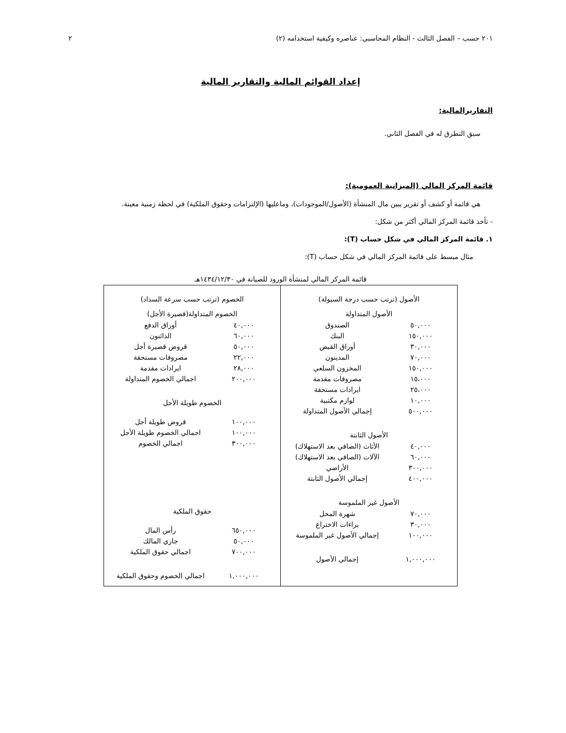٢٠١ حسب – الفصل الثالث - النظام المحاسبي: عناصره وكيفية استخدامه (٢) ٢
إعداد القوائم المالية والتقارير المالية
التقاريرالمالية:
سبق التطرق له في الفصل الثاني.
قائمة المركز المالي (الميزانية العمومية):
هي قائمة أو كشف أو تقرير يبين مال المنشأة (الأصول/الموجودات)، وماعليها (الإلتزامات وحقوق الملكية) في لحظة زمنية معينة.
- تأخذ قائمة المركز المالي أكثر من شكل:
١. قائمة المركز المالي في شكل حساب (T):
مثال مبسط على قائمة المركز المالي في شكل حساب (T):
قائمة المركز المالي لمنشأة الورود للصيانة في ١٤٣٤/١٢/٣٠هـ
| الأصول (ترتب حسب درجة السيولة) الأصول المتداولة / ٥٠,٠٠٠ / الصندوق / / ١٥٠,٠٠٠ / البنك / / ٣٠,٠٠٠ / أوراق القبض / / ٧٠,٠٠٠ / المدينون / / ١٥٠,٠٠٠ / المخزون السلعي / / ١٥،٠٠٠ / مصروفات مقدمة / / ٢٥،٠٠٠ / ايرادات مستحقة / / ١٠,٠٠٠ / لوازم مكتبية / / ٥٠٠,٠٠٠ / إجمالي الأصول المتداولة / الأصول الثابتة / ٤٠,٠٠٠ / الأثاث (الصافي بعد الاستهلاك) / / ٦٠,٠٠٠ / الآلات (الصافي بعد الاستهلاك) / / ٣٠٠,٠٠٠ / الأراضي / / ٤٠٠,٠٠٠ / إجمالي الأصول الثابتة / الأصول غير الملموسة / ٧٠,٠٠٠ / شهرة المحل / / ٣٠,٠٠٠ / براءات الاختراع / / ١٠٠,٠٠٠ / إجمالي الأصول غير الملموسة / / ١,٠٠٠,٠٠٠ / إجمالي الأصول / | الخصوم (ترتب حسب سرعة السداد) الخصوم المتداولة(قصيرة الأجل) / ٤٠,٠٠٠ / أوراق الدفع / / ٦٠,٠٠٠ / الدائنون / / ٥٠,٠٠٠ / قروض قصيرة أجل / / ٢٢,٠٠٠ / مصروفات مستحقة / / ٢٨,٠٠٠ / ايرادات مقدمة / / ٢٠٠,٠٠٠ / اجمالي الخصوم المتداولة / الخصوم طويلة الأجل / ١٠٠,٠٠٠ / قروض طويلة أجل / / ١٠٠,٠٠٠ / اجمالي الخصوم طويلة الأجل / / ٣٠٠,٠٠٠ / اجمالي الخصوم / حقوق الملكية / ٦٥٠,٠٠٠ / رأس المال / / ٥٠,٠٠٠ / جاري المالك / / ٧٠٠,٠٠٠ / اجمالي حقوق الملكية / / ١,٠٠٠,٠٠٠ / اجمالي الخصوم وحقوق الملكية / |